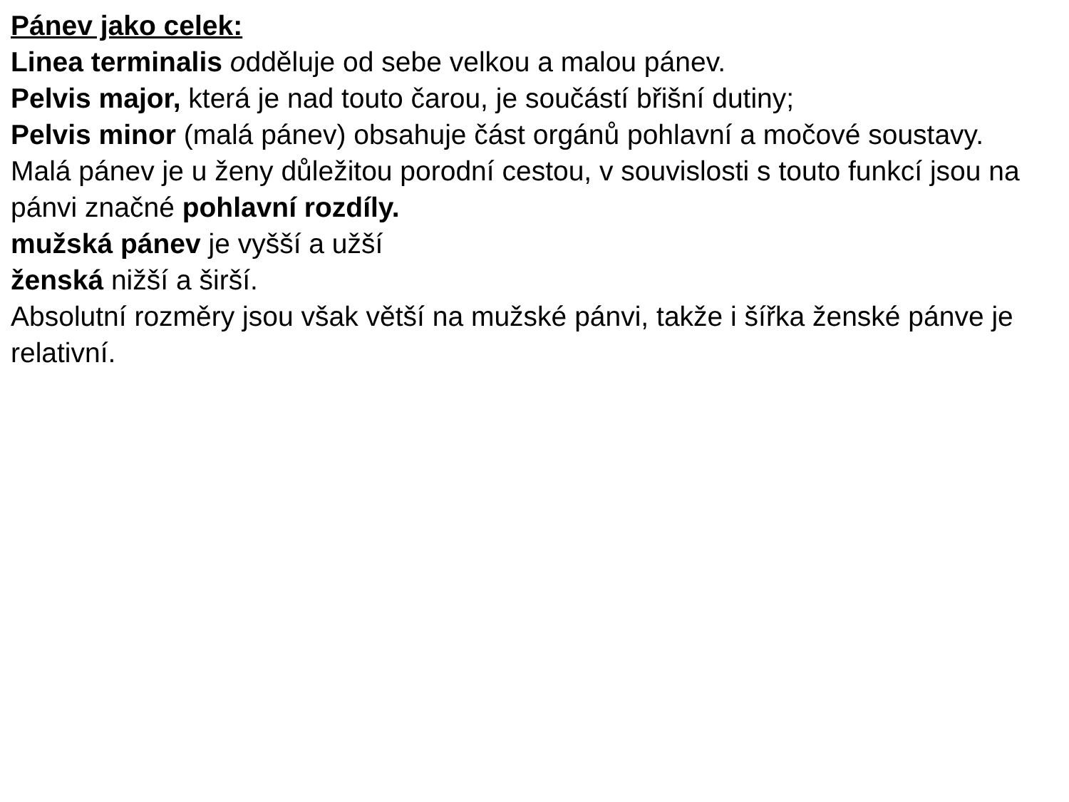Pánev jako celek:
Linea terminalis odděluje od sebe velkou a malou pánev.
Pelvis major, která je nad touto čarou, je součástí břišní dutiny;
Pelvis minor (malá pánev) obsahuje část orgánů pohlavní a močové soustavy.
Malá pánev je u ženy důležitou porodní cestou, v souvislosti s touto funkcí jsou na pánvi značné pohlavní rozdíly.
mužská pánev je vyšší a užší
ženská nižší a širší.
Absolutní rozměry jsou však větší na mužské pánvi, takže i šířka ženské pánve je relativní.